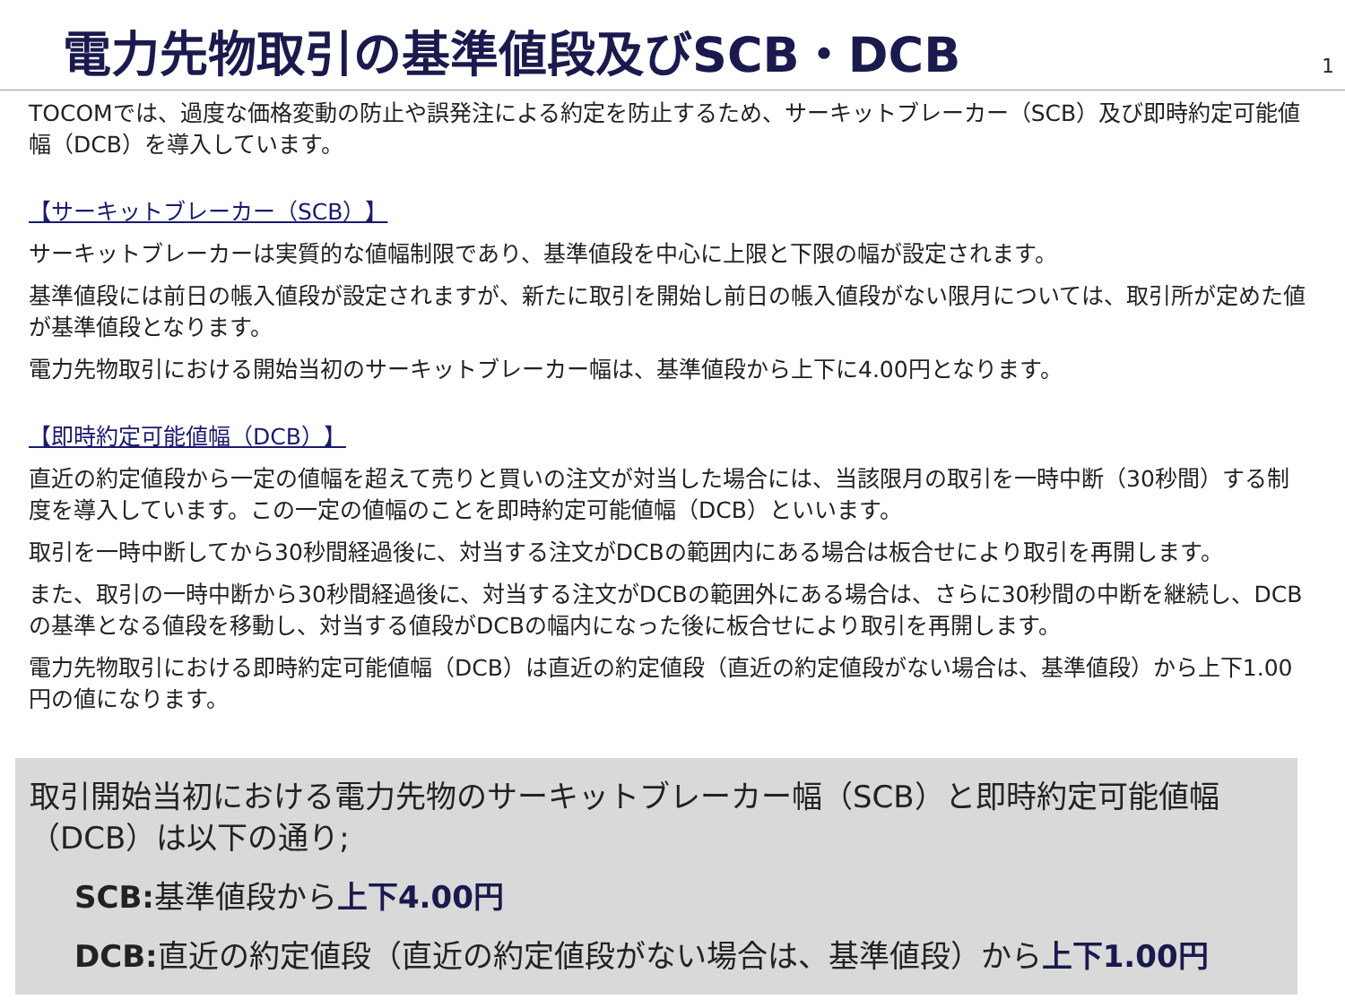電力先物取引の基準値段及びSCB・DCB
1
TOCOMでは、過度な価格変動の防止や誤発注による約定を防止するため、サーキットブレーカー（SCB）及び即時約定可能値幅（DCB）を導入しています。
【サーキットブレーカー（SCB）】
サーキットブレーカーは実質的な値幅制限であり、基準値段を中心に上限と下限の幅が設定されます。
基準値段には前日の帳入値段が設定されますが、新たに取引を開始し前日の帳入値段がない限月については、取引所が定めた値が基準値段となります。
電力先物取引における開始当初のサーキットブレーカー幅は、基準値段から上下に4.00円となります。
【即時約定可能値幅（DCB）】
直近の約定値段から一定の値幅を超えて売りと買いの注文が対当した場合には、当該限月の取引を一時中断（30秒間）する制度を導入しています。この一定の値幅のことを即時約定可能値幅（DCB）といいます。
取引を一時中断してから30秒間経過後に、対当する注文がDCBの範囲内にある場合は板合せにより取引を再開します。
また、取引の一時中断から30秒間経過後に、対当する注文がDCBの範囲外にある場合は、さらに30秒間の中断を継続し、DCBの基準となる値段を移動し、対当する値段がDCBの幅内になった後に板合せにより取引を再開します。
電力先物取引における即時約定可能値幅（DCB）は直近の約定値段（直近の約定値段がない場合は、基準値段）から上下1.00円の値になります。
取引開始当初における電力先物のサーキットブレーカー幅（SCB）と即時約定可能値幅（DCB）は以下の通り;
SCB: 基準値段から上下4.00円
DCB: 直近の約定値段（直近の約定値段がない場合は、基準値段）から上下1.00円